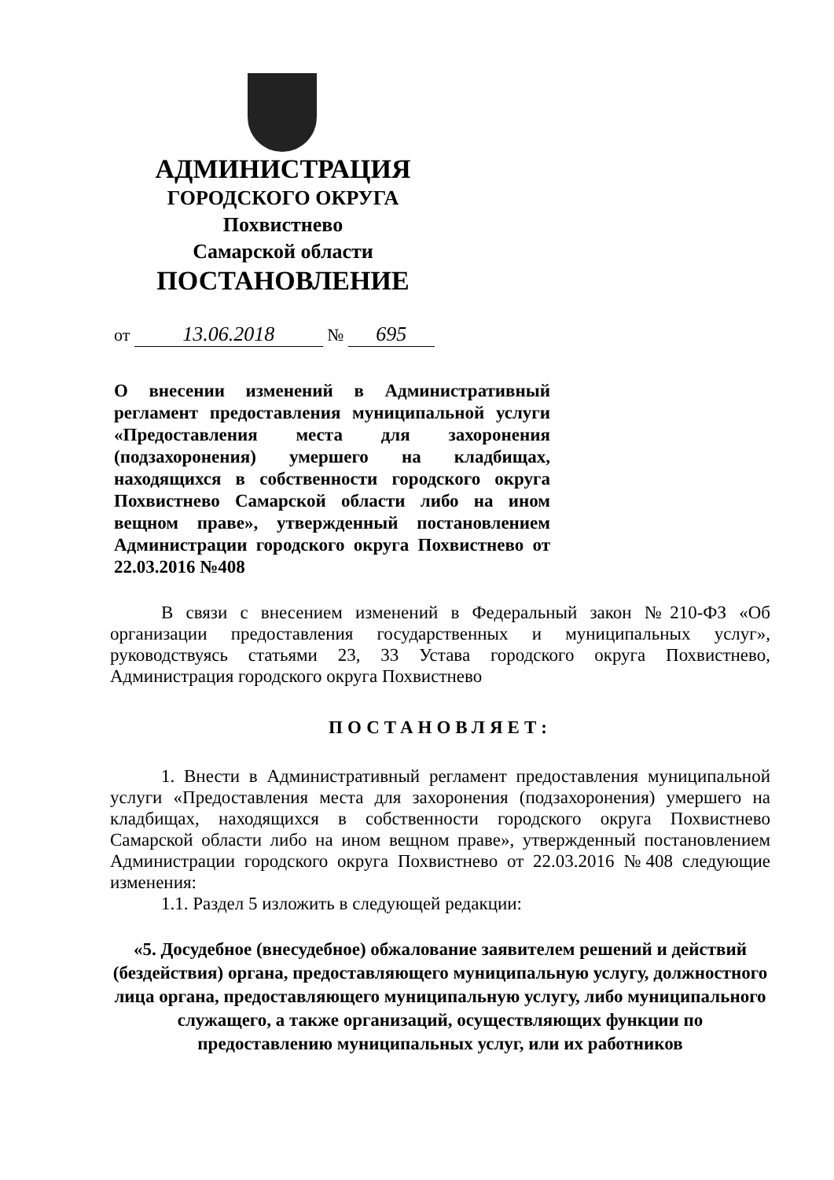АДМИНИСТРАЦИЯ
ГОРОДСКОГО ОКРУГА
Похвистнево
Самарской области
ПОСТАНОВЛЕНИЕ
от 13.06.2018 № 695
О внесении изменений в Административный регламент предоставления муниципальной услуги «Предоставления места для захоронения (подзахоронения) умершего на кладбищах, находящихся в собственности городского округа Похвистнево Самарской области либо на ином вещном праве», утвержденный постановлением Администрации городского округа Похвистнево от 22.03.2016 №408
В связи с внесением изменений в Федеральный закон №210-ФЗ «Об организации предоставления государственных и муниципальных услуг», руководствуясь статьями 23, 33 Устава городского округа Похвистнево, Администрация городского округа Похвистнево
ПОСТАНОВЛЯЕТ:
1. Внести в Административный регламент предоставления муниципальной услуги «Предоставления места для захоронения (подзахоронения) умершего на кладбищах, находящихся в собственности городского округа Похвистнево Самарской области либо на ином вещном праве», утвержденный постановлением Администрации городского округа Похвистнево от 22.03.2016 №408 следующие изменения:
1.1. Раздел 5 изложить в следующей редакции:
«5. Досудебное (внесудебное) обжалование заявителем решений и действий (бездействия) органа, предоставляющего муниципальную услугу, должностного лица органа, предоставляющего муниципальную услугу, либо муниципального служащего, а также организаций, осуществляющих функции по предоставлению муниципальных услуг, или их работников